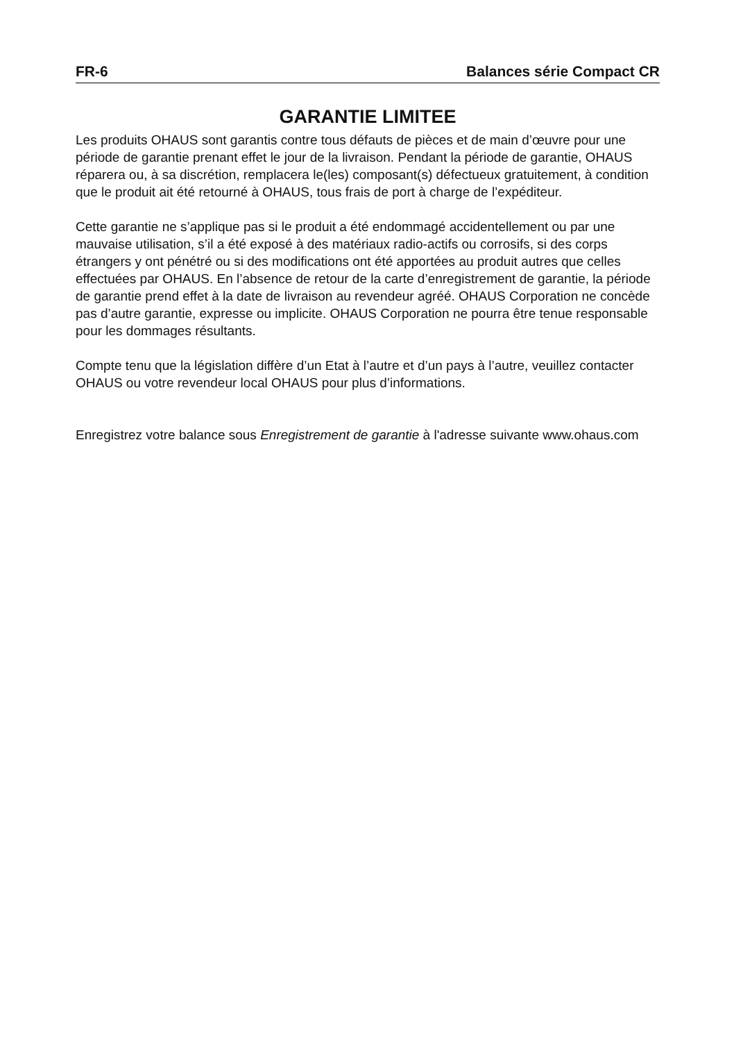FR-6 Balances série Compact CR
GARANTIE LIMITEE
Les produits OHAUS sont garantis contre tous défauts de pièces et de main d’œuvre pour une période de garantie prenant effet le jour de la livraison. Pendant la période de garantie, OHAUS réparera ou, à sa discrétion, remplacera le(les) composant(s) défectueux gratuitement, à condition que le produit ait été retourné à OHAUS, tous frais de port à charge de l’expéditeur.
Cette garantie ne s’applique pas si le produit a été endommagé accidentellement ou par une mauvaise utilisation, s’il a été exposé à des matériaux radio-actifs ou corrosifs, si des corps étrangers y ont pénétré ou si des modifications ont été apportées au produit autres que celles effectuées par OHAUS. En l’absence de retour de la carte d’enregistrement de garantie, la période de garantie prend effet à la date de livraison au revendeur agréé. OHAUS Corporation ne concède pas d’autre garantie, expresse ou implicite. OHAUS Corporation ne pourra être tenue responsable pour les dommages résultants.
Compte tenu que la législation diffère d’un Etat à l’autre et d’un pays à l’autre, veuillez contacter OHAUS ou votre revendeur local OHAUS pour plus d’informations.
Enregistrez votre balance sous Enregistrement de garantie à l'adresse suivante www.ohaus.com